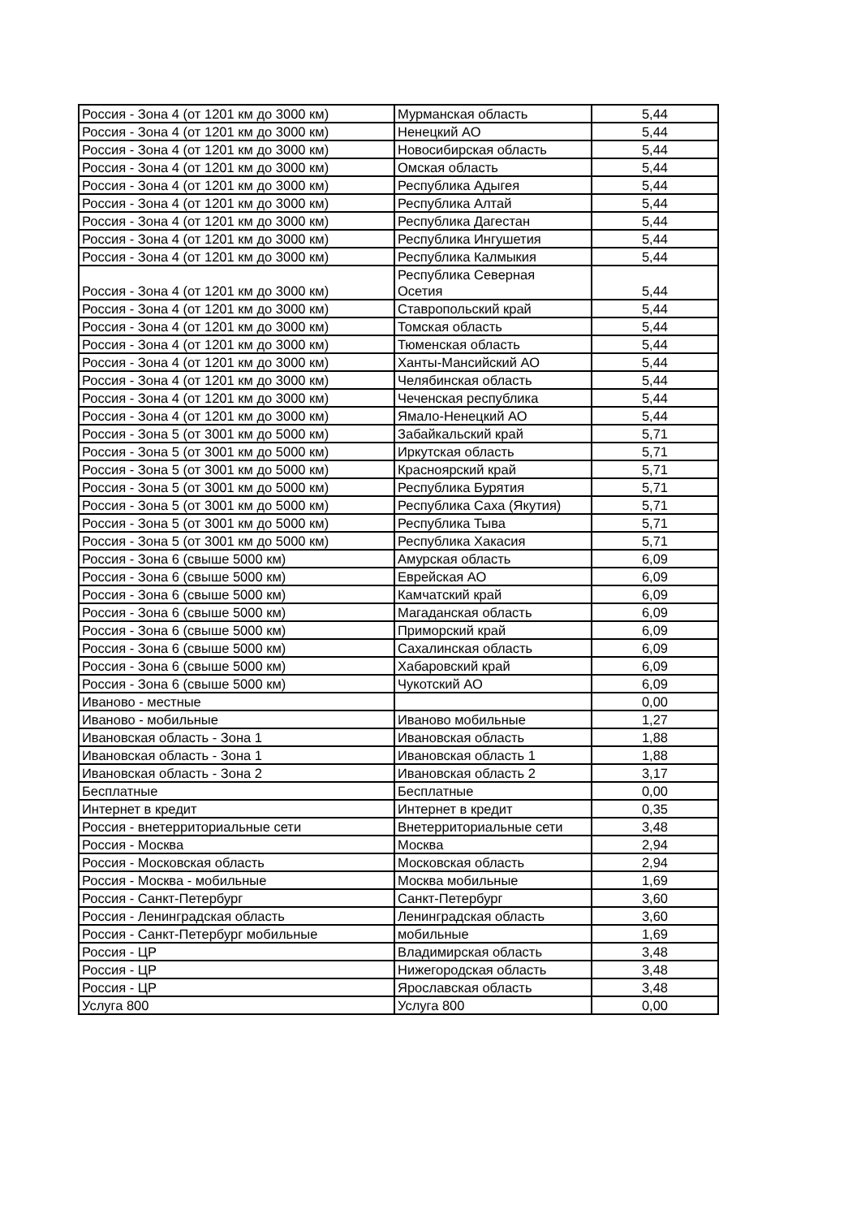| Россия - Зона 4 (от 1201 км до 3000 км) | Мурманская область | 5,44 |
| Россия - Зона 4 (от 1201 км до 3000 км) | Ненецкий АО | 5,44 |
| Россия - Зона 4 (от 1201 км до 3000 км) | Новосибирская область | 5,44 |
| Россия - Зона 4 (от 1201 км до 3000 км) | Омская область | 5,44 |
| Россия - Зона 4 (от 1201 км до 3000 км) | Республика Адыгея | 5,44 |
| Россия - Зона 4 (от 1201 км до 3000 км) | Республика Алтай | 5,44 |
| Россия - Зона 4 (от 1201 км до 3000 км) | Республика Дагестан | 5,44 |
| Россия - Зона 4 (от 1201 км до 3000 км) | Республика Ингушетия | 5,44 |
| Россия - Зона 4 (от 1201 км до 3000 км) | Республика Калмыкия | 5,44 |
| Россия - Зона 4 (от 1201 км до 3000 км) | Республика Северная Осетия | 5,44 |
| Россия - Зона 4 (от 1201 км до 3000 км) | Ставропольский край | 5,44 |
| Россия - Зона 4 (от 1201 км до 3000 км) | Томская область | 5,44 |
| Россия - Зона 4 (от 1201 км до 3000 км) | Тюменская область | 5,44 |
| Россия - Зона 4 (от 1201 км до 3000 км) | Ханты-Мансийский АО | 5,44 |
| Россия - Зона 4 (от 1201 км до 3000 км) | Челябинская область | 5,44 |
| Россия - Зона 4 (от 1201 км до 3000 км) | Чеченская республика | 5,44 |
| Россия - Зона 4 (от 1201 км до 3000 км) | Ямало-Ненецкий АО | 5,44 |
| Россия - Зона 5 (от 3001 км до 5000 км) | Забайкальский край | 5,71 |
| Россия - Зона 5 (от 3001 км до 5000 км) | Иркутская область | 5,71 |
| Россия - Зона 5 (от 3001 км до 5000 км) | Красноярский край | 5,71 |
| Россия - Зона 5 (от 3001 км до 5000 км) | Республика Бурятия | 5,71 |
| Россия - Зона 5 (от 3001 км до 5000 км) | Республика Саха (Якутия) | 5,71 |
| Россия - Зона 5 (от 3001 км до 5000 км) | Республика Тыва | 5,71 |
| Россия - Зона 5 (от 3001 км до 5000 км) | Республика Хакасия | 5,71 |
| Россия - Зона 6 (свыше 5000 км) | Амурская область | 6,09 |
| Россия - Зона 6 (свыше 5000 км) | Еврейская АО | 6,09 |
| Россия - Зона 6 (свыше 5000 км) | Камчатский край | 6,09 |
| Россия - Зона 6 (свыше 5000 км) | Магаданская область | 6,09 |
| Россия - Зона 6 (свыше 5000 км) | Приморский край | 6,09 |
| Россия - Зона 6 (свыше 5000 км) | Сахалинская область | 6,09 |
| Россия - Зона 6 (свыше 5000 км) | Хабаровский край | 6,09 |
| Россия - Зона 6 (свыше 5000 км) | Чукотский АО | 6,09 |
| Иваново - местные | | 0,00 |
| Иваново - мобильные | Иваново мобильные | 1,27 |
| Ивановская область - Зона 1 | Ивановская область | 1,88 |
| Ивановская область - Зона 1 | Ивановская область 1 | 1,88 |
| Ивановская область - Зона 2 | Ивановская область 2 | 3,17 |
| Бесплатные | Бесплатные | 0,00 |
| Интернет в кредит | Интернет в кредит | 0,35 |
| Россия - внетерриториальные сети | Внетерриториальные сети | 3,48 |
| Россия - Москва | Москва | 2,94 |
| Россия - Московская область | Московская область | 2,94 |
| Россия - Москва - мобильные | Москва мобильные | 1,69 |
| Россия - Санкт-Петербург | Санкт-Петербург | 3,60 |
| Россия - Ленинградская область | Ленинградская область | 3,60 |
| Россия - Санкт-Петербург мобильные | мобильные | 1,69 |
| Россия - ЦР | Владимирская область | 3,48 |
| Россия - ЦР | Нижегородская область | 3,48 |
| Россия - ЦР | Ярославская область | 3,48 |
| Услуга 800 | Услуга 800 | 0,00 |